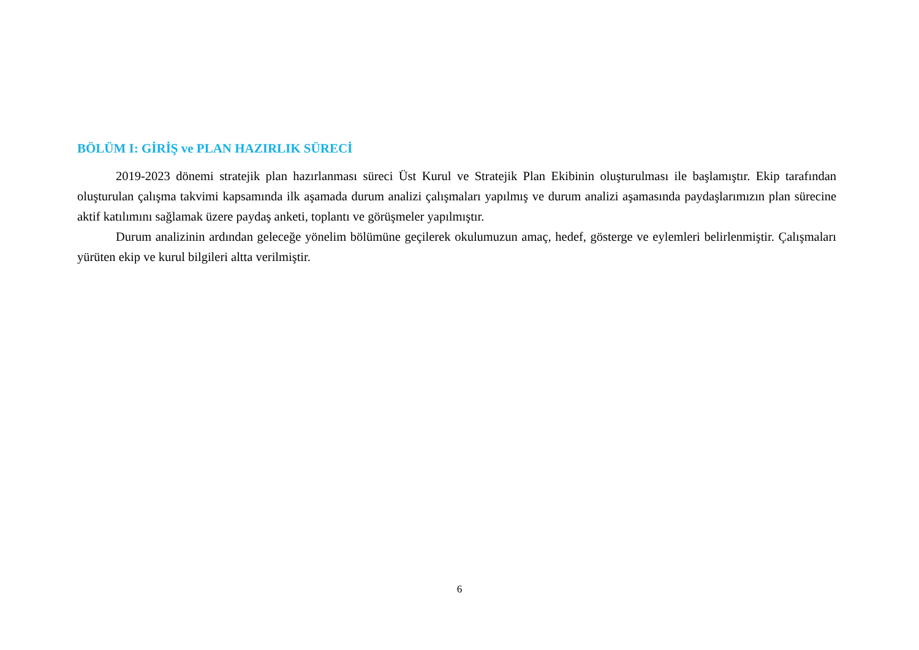BÖLÜM I: GİRİŞ ve PLAN HAZIRLIK SÜRECİ
2019-2023 dönemi stratejik plan hazırlanması süreci Üst Kurul ve Stratejik Plan Ekibinin oluşturulması ile başlamıştır. Ekip tarafından oluşturulan çalışma takvimi kapsamında ilk aşamada durum analizi çalışmaları yapılmış ve durum analizi aşamasında paydaşlarımızın plan sürecine aktif katılımını sağlamak üzere paydaş anketi, toplantı ve görüşmeler yapılmıştır.
Durum analizinin ardından geleceğe yönelim bölümüne geçilerek okulumuzun amaç, hedef, gösterge ve eylemleri belirlenmiştir. Çalışmaları yürüten ekip ve kurul bilgileri altta verilmiştir.
6